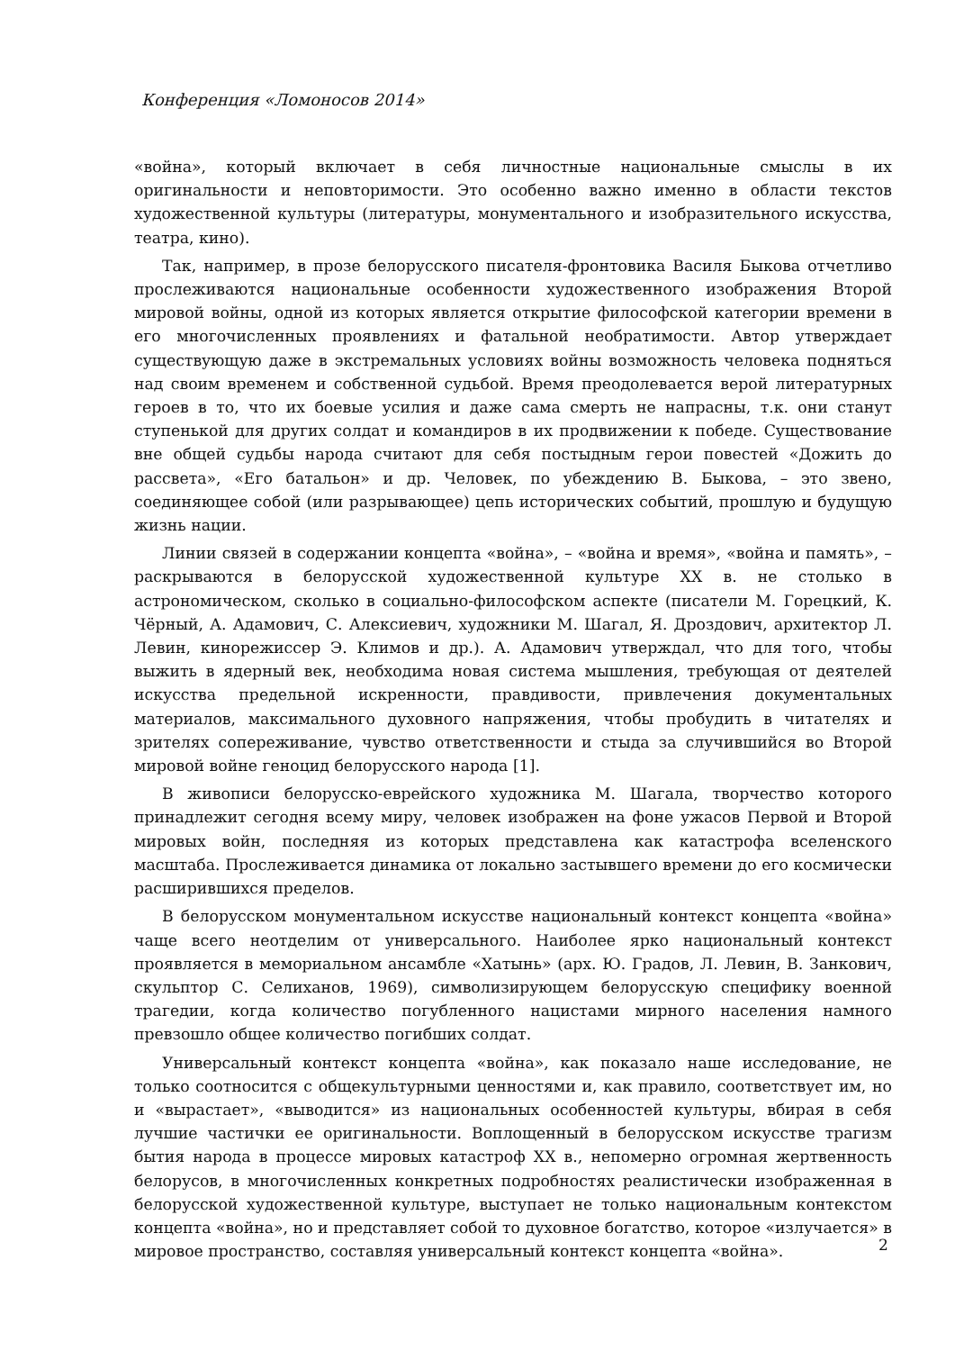Конференция «Ломоносов 2014»
«война», который включает в себя личностные национальные смыслы в их оригинальности и неповторимости. Это особенно важно именно в области текстов художественной культуры (литературы, монументального и изобразительного искусства, театра, кино).
Так, например, в прозе белорусского писателя-фронтовика Василя Быкова отчетливо прослеживаются национальные особенности художественного изображения Второй мировой войны, одной из которых является открытие философской категории времени в его многочисленных проявлениях и фатальной необратимости. Автор утверждает существующую даже в экстремальных условиях войны возможность человека подняться над своим временем и собственной судьбой. Время преодолевается верой литературных героев в то, что их боевые усилия и даже сама смерть не напрасны, т.к. они станут ступенькой для других солдат и командиров в их продвижении к победе. Существование вне общей судьбы народа считают для себя постыдным герои повестей «Дожить до рассвета», «Его батальон» и др. Человек, по убеждению В. Быкова, – это звено, соединяющее собой (или разрывающее) цепь исторических событий, прошлую и будущую жизнь нации.
Линии связей в содержании концепта «война», – «война и время», «война и память», – раскрываются в белорусской художественной культуре XX в. не столько в астрономическом, сколько в социально-философском аспекте (писатели М. Горецкий, К. Чёрный, А. Адамович, С. Алексиевич, художники М. Шагал, Я. Дроздович, архитектор Л. Левин, кинорежиссер Э. Климов и др.). А. Адамович утверждал, что для того, чтобы выжить в ядерный век, необходима новая система мышления, требующая от деятелей искусства предельной искренности, правдивости, привлечения документальных материалов, максимального духовного напряжения, чтобы пробудить в читателях и зрителях сопереживание, чувство ответственности и стыда за случившийся во Второй мировой войне геноцид белорусского народа [1].
В живописи белорусско-еврейского художника М. Шагала, творчество которого принадлежит сегодня всему миру, человек изображен на фоне ужасов Первой и Второй мировых войн, последняя из которых представлена как катастрофа вселенского масштаба. Прослеживается динамика от локально застывшего времени до его космически расширившихся пределов.
В белорусском монументальном искусстве национальный контекст концепта «война» чаще всего неотделим от универсального. Наиболее ярко национальный контекст проявляется в мемориальном ансамбле «Хатынь» (арх. Ю. Градов, Л. Левин, В. Занкович, скульптор С. Селиханов, 1969), символизирующем белорусскую специфику военной трагедии, когда количество погубленного нацистами мирного населения намного превзошло общее количество погибших солдат.
Универсальный контекст концепта «война», как показало наше исследование, не только соотносится с общекультурными ценностями и, как правило, соответствует им, но и «вырастает», «выводится» из национальных особенностей культуры, вбирая в себя лучшие частички ее оригинальности. Воплощенный в белорусском искусстве трагизм бытия народа в процессе мировых катастроф XX в., непомерно огромная жертвенность белорусов, в многочисленных конкретных подробностях реалистически изображенная в белорусской художественной культуре, выступает не только национальным контекстом концепта «война», но и представляет собой то духовное богатство, которое «излучается» в мировое пространство, составляя универсальный контекст концепта «война».
2